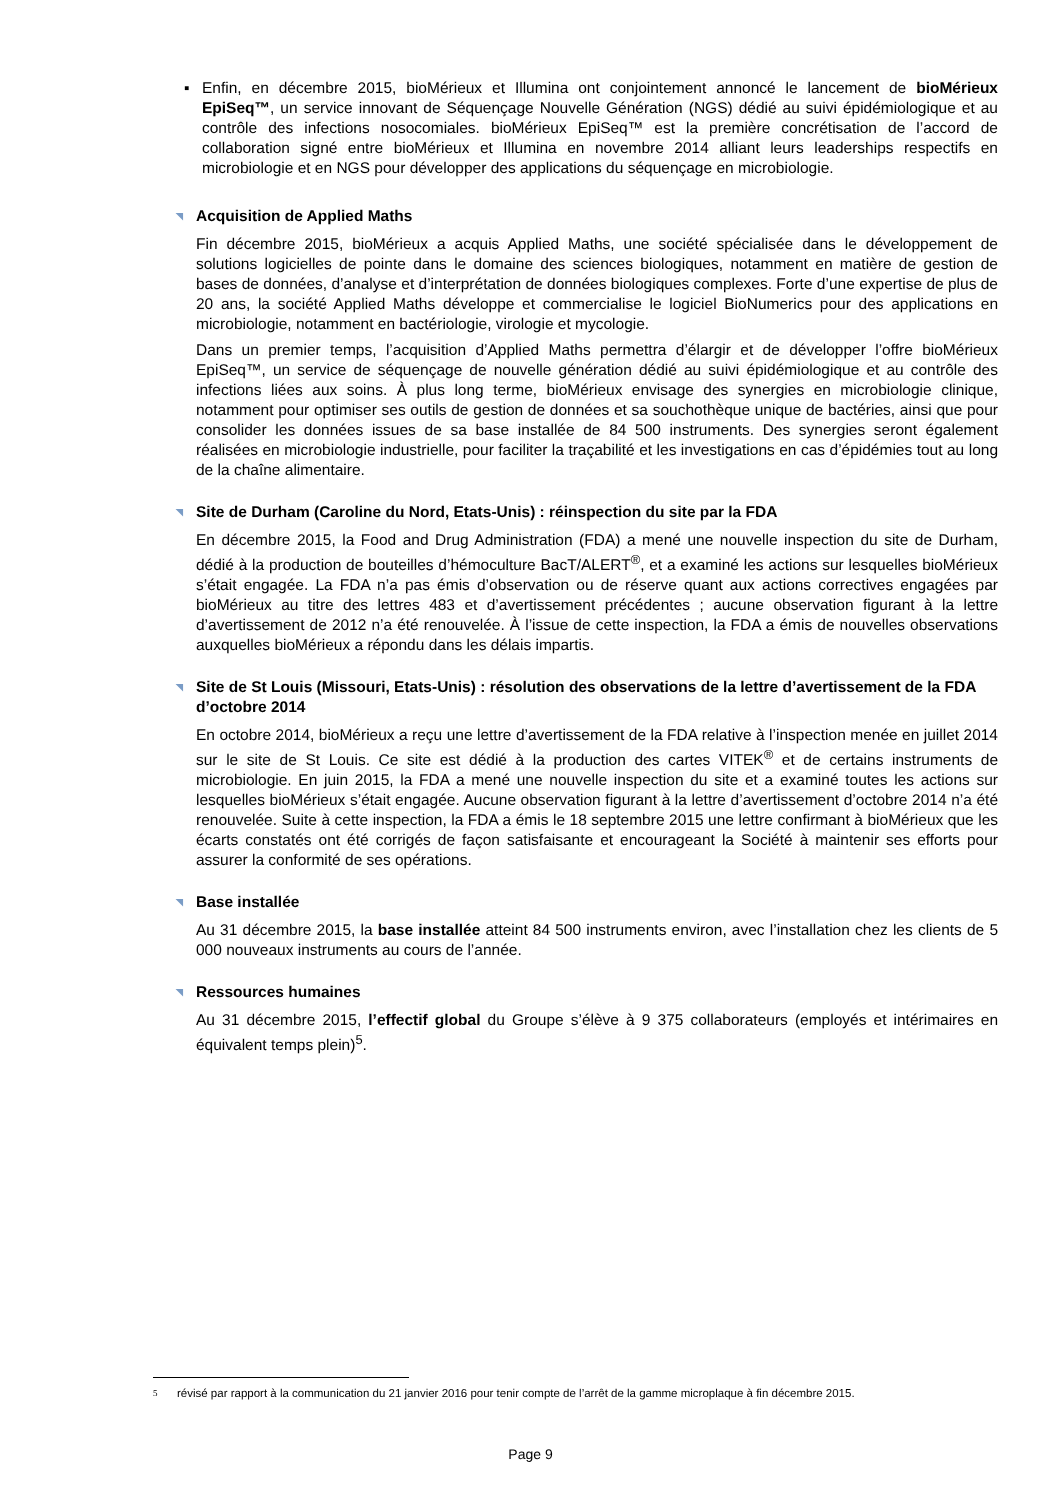▪ Enfin, en décembre 2015, bioMérieux et Illumina ont conjointement annoncé le lancement de bioMérieux EpiSeq™, un service innovant de Séquençage Nouvelle Génération (NGS) dédié au suivi épidémiologique et au contrôle des infections nosocomiales. bioMérieux EpiSeq™ est la première concrétisation de l’accord de collaboration signé entre bioMérieux et Illumina en novembre 2014 alliant leurs leaderships respectifs en microbiologie et en NGS pour développer des applications du séquençage en microbiologie.
◥ Acquisition de Applied Maths
Fin décembre 2015, bioMérieux a acquis Applied Maths, une société spécialisée dans le développement de solutions logicielles de pointe dans le domaine des sciences biologiques, notamment en matière de gestion de bases de données, d’analyse et d’interprétation de données biologiques complexes. Forte d’une expertise de plus de 20 ans, la société Applied Maths développe et commercialise le logiciel BioNumerics pour des applications en microbiologie, notamment en bactériologie, virologie et mycologie.
Dans un premier temps, l’acquisition d’Applied Maths permettra d’élargir et de développer l’offre bioMérieux EpiSeq™, un service de séquençage de nouvelle génération dédié au suivi épidémiologique et au contrôle des infections liées aux soins. À plus long terme, bioMérieux envisage des synergies en microbiologie clinique, notamment pour optimiser ses outils de gestion de données et sa souchothèque unique de bactéries, ainsi que pour consolider les données issues de sa base installée de 84 500 instruments. Des synergies seront également réalisées en microbiologie industrielle, pour faciliter la traçabilité et les investigations en cas d’épidémies tout au long de la chaîne alimentaire.
◥ Site de Durham (Caroline du Nord, Etats-Unis) : réinspection du site par la FDA
En décembre 2015, la Food and Drug Administration (FDA) a mené une nouvelle inspection du site de Durham, dédié à la production de bouteilles d’hémoculture BacT/ALERT<sup>®</sup>, et a examiné les actions sur lesquelles bioMérieux s’était engagée. La FDA n’a pas émis d’observation ou de réserve quant aux actions correctives engagées par bioMérieux au titre des lettres 483 et d’avertissement précédentes ; aucune observation figurant à la lettre d’avertissement de 2012 n’a été renouvelée. À l’issue de cette inspection, la FDA a émis de nouvelles observations auxquelles bioMérieux a répondu dans les délais impartis.
◥ Site de St Louis (Missouri, Etats-Unis) : résolution des observations de la lettre d’avertissement de la FDA d’octobre 2014
En octobre 2014, bioMérieux a reçu une lettre d’avertissement de la FDA relative à l’inspection menée en juillet 2014 sur le site de St Louis. Ce site est dédié à la production des cartes VITEK<sup>®</sup> et de certains instruments de microbiologie. En juin 2015, la FDA a mené une nouvelle inspection du site et a examiné toutes les actions sur lesquelles bioMérieux s’était engagée. Aucune observation figurant à la lettre d’avertissement d’octobre 2014 n’a été renouvelée. Suite à cette inspection, la FDA a émis le 18 septembre 2015 une lettre confirmant à bioMérieux que les écarts constatés ont été corrigés de façon satisfaisante et encourageant la Société à maintenir ses efforts pour assurer la conformité de ses opérations.
◥ Base installée
Au 31 décembre 2015, la base installée atteint 84 500 instruments environ, avec l’installation chez les clients de 5 000 nouveaux instruments au cours de l’année.
◥ Ressources humaines
Au 31 décembre 2015, l’effectif global du Groupe s’élève à 9 375 collaborateurs (employés et intérimaires en équivalent temps plein)<sup>5</sup>.
5
révisé par rapport à la communication du 21 janvier 2016 pour tenir compte de l’arrêt de la gamme microplaque à fin décembre 2015.
Page 9